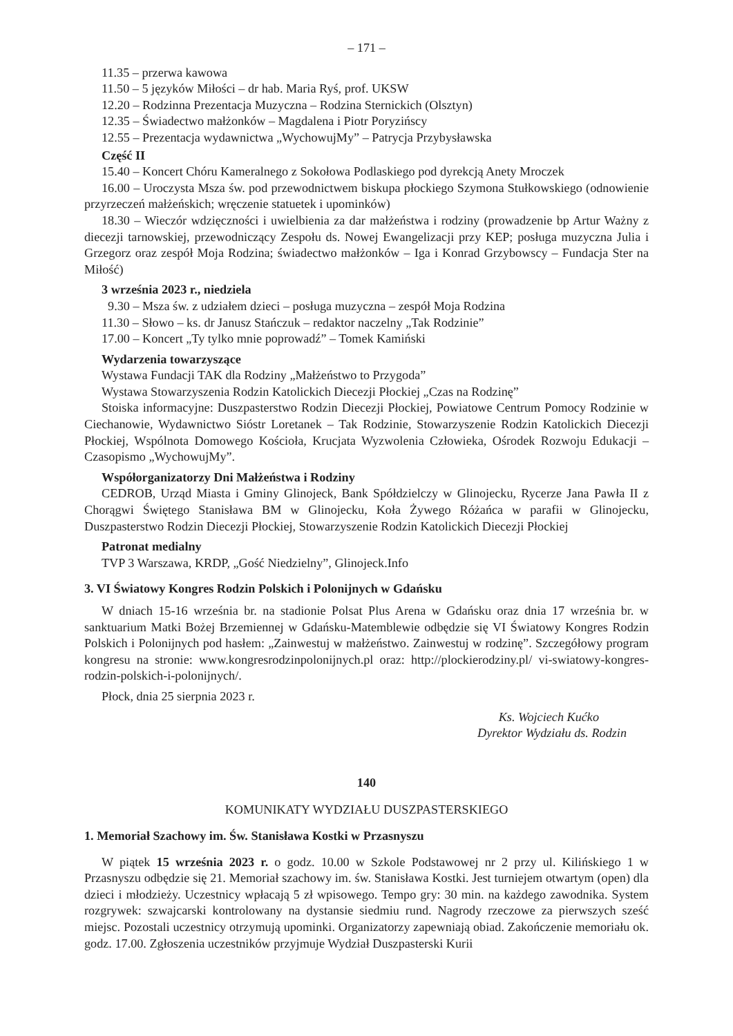– 171 –
11.35 – przerwa kawowa
11.50 – 5 języków Miłości – dr hab. Maria Ryś, prof. UKSW
12.20 – Rodzinna Prezentacja Muzyczna – Rodzina Sternickich (Olsztyn)
12.35 – Świadectwo małżonków – Magdalena i Piotr Poryzińscy
12.55 – Prezentacja wydawnictwa „WychowujMy” – Patrycja Przybysławska
Część II
15.40 – Koncert Chóru Kameralnego z Sokołowa Podlaskiego pod dyrekcją Anety Mroczek
16.00 – Uroczysta Msza św. pod przewodnictwem biskupa płockiego Szymona Stułkowskiego (odnowienie przyrzeczeń małżeńskich; wręczenie statuetek i upominków)
18.30 – Wieczór wdzięczności i uwielbienia za dar małżeństwa i rodziny (prowadzenie bp Artur Ważny z diecezji tarnowskiej, przewodniczący Zespołu ds. Nowej Ewangelizacji przy KEP; posługa muzyczna Julia i Grzegorz oraz zespół Moja Rodzina; świadectwo małżonków – Iga i Konrad Grzybowscy – Fundacja Ster na Miłość)
3 września 2023 r., niedziela
9.30 – Msza św. z udziałem dzieci – posługa muzyczna – zespół Moja Rodzina
11.30 – Słowo – ks. dr Janusz Stańczuk – redaktor naczelny „Tak Rodzinie”
17.00 – Koncert „Ty tylko mnie poprowadź” – Tomek Kamiński
Wydarzenia towarzyszące
Wystawa Fundacji TAK dla Rodziny „Małżeństwo to Przygoda”
Wystawa Stowarzyszenia Rodzin Katolickich Diecezji Płockiej „Czas na Rodzinę”
Stoiska informacyjne: Duszpasterstwo Rodzin Diecezji Płockiej, Powiatowe Centrum Pomocy Rodzinie w Ciechanowie, Wydawnictwo Sióstr Loretanek – Tak Rodzinie, Stowarzyszenie Rodzin Katolickich Diecezji Płockiej, Wspólnota Domowego Kościoła, Krucjata Wyzwolenia Człowieka, Ośrodek Rozwoju Edukacji – Czasopismo „WychowujMy”.
Współorganizatorzy Dni Małżeństwa i Rodziny
CEDROB, Urząd Miasta i Gminy Glinojeck, Bank Spółdzielczy w Glinojecku, Rycerze Jana Pawła II z Chorągwi Świętego Stanisława BM w Glinojecku, Koła Żywego Różańca w parafii w Glinojecku, Duszpasterstwo Rodzin Diecezji Płockiej, Stowarzyszenie Rodzin Katolickich Diecezji Płockiej
Patronat medialny
TVP 3 Warszawa, KRDP, „Gość Niedzielny”, Glinojeck.Info
3. VI Światowy Kongres Rodzin Polskich i Polonijnych w Gdańsku
W dniach 15-16 września br. na stadionie Polsat Plus Arena w Gdańsku oraz dnia 17 września br. w sanktuarium Matki Bożej Brzemiennej w Gdańsku-Matemblewie odbędzie się VI Światowy Kongres Rodzin Polskich i Polonijnych pod hasłem: „Zainwestuj w małżeństwo. Zainwestuj w rodzinę”. Szczegółowy program kongresu na stronie: www.kongresrodzinpolonijnych.pl oraz: http://plockierodziny.pl/ vi-swiatowy-kongres-rodzin-polskich-i-polonijnych/.
Płock, dnia 25 sierpnia 2023 r.
Ks. Wojciech Kućko
Dyrektor Wydziału ds. Rodzin
140
KOMUNIKATY WYDZIAŁU DUSZPASTERSKIEGO
1. Memoriał Szachowy im. Św. Stanisława Kostki w Przasnyszu
W piątek 15 września 2023 r. o godz. 10.00 w Szkole Podstawowej nr 2 przy ul. Kilińskiego 1 w Przasnyszu odbędzie się 21. Memoriał szachowy im. św. Stanisława Kostki. Jest turniejem otwartym (open) dla dzieci i młodzieży. Uczestnicy wpłacają 5 zł wpisowego. Tempo gry: 30 min. na każdego zawodnika. System rozgrywek: szwajcarski kontrolowany na dystansie siedmiu rund. Nagrody rzeczowe za pierwszych sześć miejsc. Pozostali uczestnicy otrzymują upominki. Organizatorzy zapewniają obiad. Zakończenie memoriału ok. godz. 17.00. Zgłoszenia uczestników przyjmuje Wydział Duszpasterski Kurii